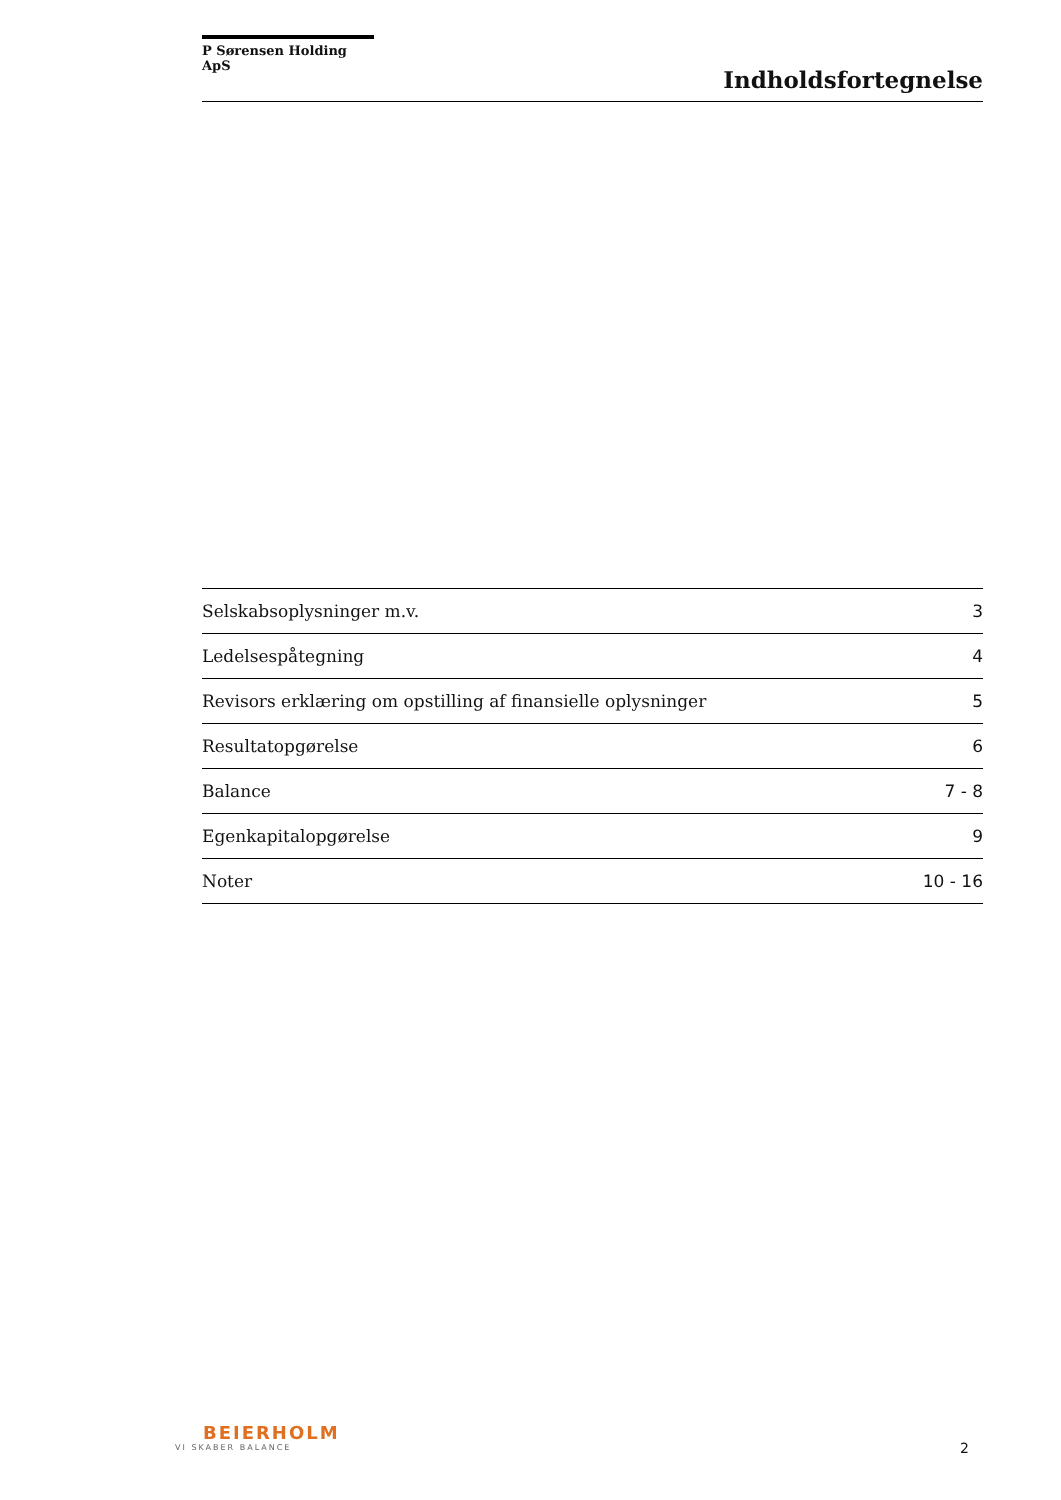P Sørensen Holding ApS
Indholdsfortegnelse
| Selskabsoplysninger m.v. | 3 |
| Ledelsespåtegning | 4 |
| Revisors erklæring om opstilling af finansielle oplysninger | 5 |
| Resultatopgørelse | 6 |
| Balance | 7 - 8 |
| Egenkapitalopgørelse | 9 |
| Noter | 10 - 16 |
BEIERHOLM
VI SKABER BALANCE
2